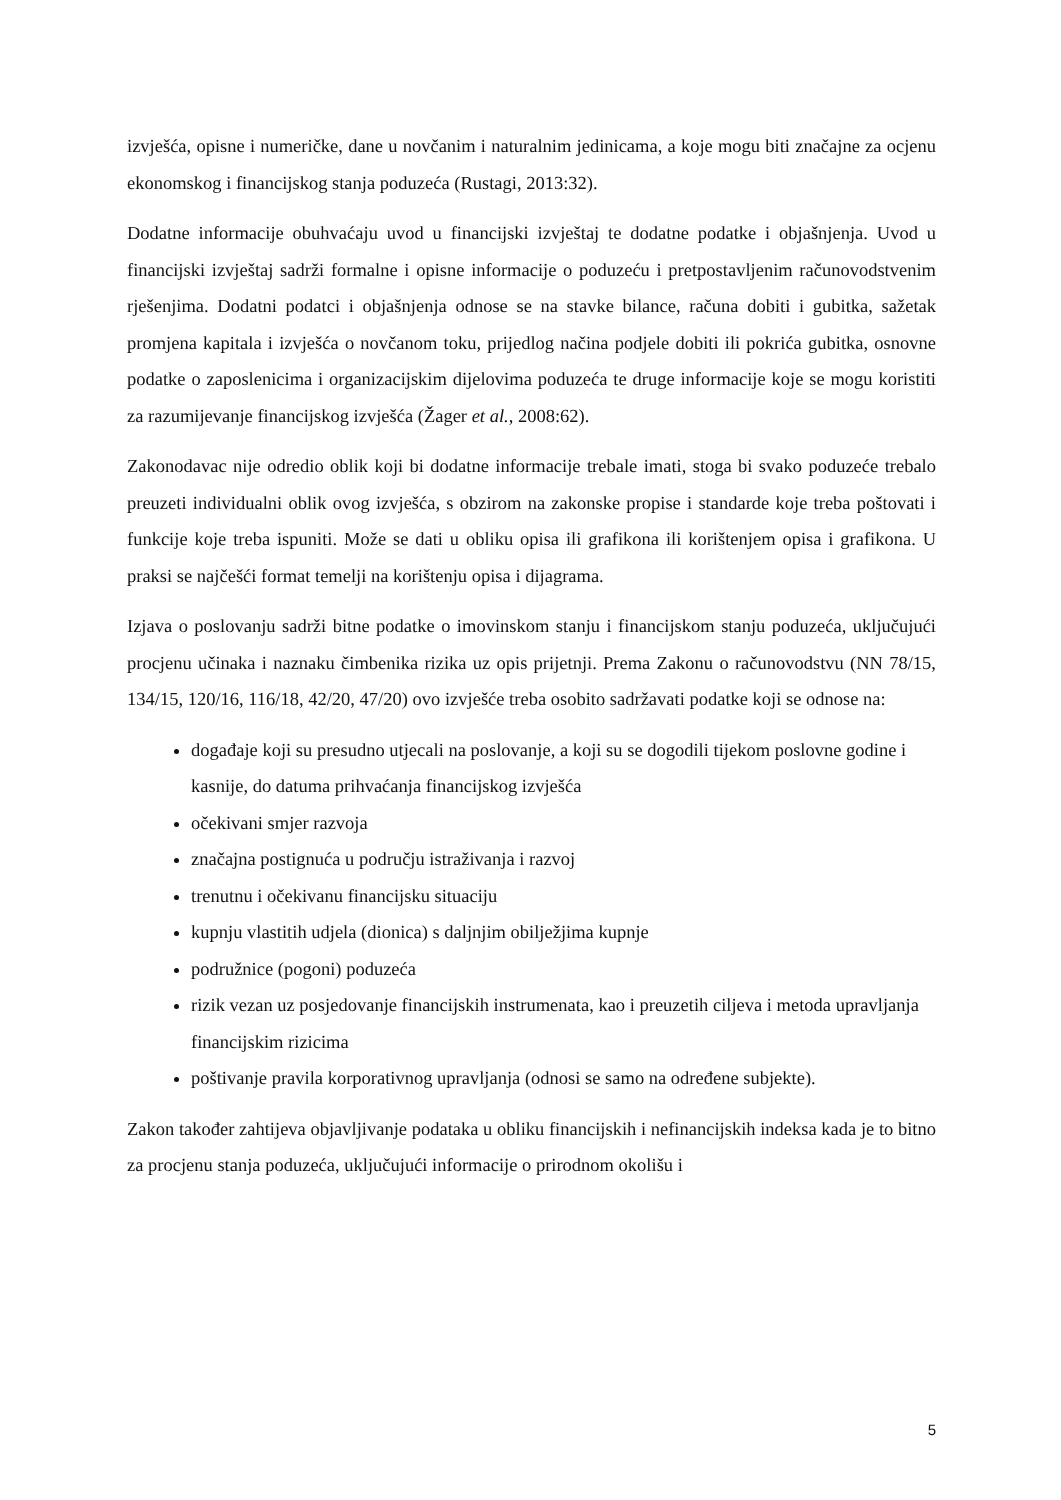izvješća, opisne i numeričke, dane u novčanim i naturalnim jedinicama, a koje mogu biti značajne za ocjenu ekonomskog i financijskog stanja poduzeća (Rustagi, 2013:32).
Dodatne informacije obuhvaćaju uvod u financijski izvještaj te dodatne podatke i objašnjenja. Uvod u financijski izvještaj sadrži formalne i opisne informacije o poduzeću i pretpostavljenim računovodstvenim rješenjima. Dodatni podatci i objašnjenja odnose se na stavke bilance, računa dobiti i gubitka, sažetak promjena kapitala i izvješća o novčanom toku, prijedlog načina podjele dobiti ili pokrića gubitka, osnovne podatke o zaposlenicima i organizacijskim dijelovima poduzeća te druge informacije koje se mogu koristiti za razumijevanje financijskog izvješća (Žager et al., 2008:62).
Zakonodavac nije odredio oblik koji bi dodatne informacije trebale imati, stoga bi svako poduzeće trebalo preuzeti individualni oblik ovog izvješća, s obzirom na zakonske propise i standarde koje treba poštovati i funkcije koje treba ispuniti. Može se dati u obliku opisa ili grafikona ili korištenjem opisa i grafikona. U praksi se najčešći format temelji na korištenju opisa i dijagrama.
Izjava o poslovanju sadrži bitne podatke o imovinskom stanju i financijskom stanju poduzeća, uključujući procjenu učinaka i naznaku čimbenika rizika uz opis prijetnji. Prema Zakonu o računovodstvu (NN 78/15, 134/15, 120/16, 116/18, 42/20, 47/20) ovo izvješće treba osobito sadržavati podatke koji se odnose na:
događaje koji su presudno utjecali na poslovanje, a koji su se dogodili tijekom poslovne godine i kasnije, do datuma prihvaćanja financijskog izvješća
očekivani smjer razvoja
značajna postignuća u području istraživanja i razvoj
trenutnu i očekivanu financijsku situaciju
kupnju vlastitih udjela (dionica) s daljnjim obilježjima kupnje
podružnice (pogoni) poduzeća
rizik vezan uz posjedovanje financijskih instrumenata, kao i preuzetih ciljeva i metoda upravljanja financijskim rizicima
poštivanje pravila korporativnog upravljanja (odnosi se samo na određene subjekte).
Zakon također zahtijeva objavljivanje podataka u obliku financijskih i nefinancijskih indeksa kada je to bitno za procjenu stanja poduzeća, uključujući informacije o prirodnom okolišu i
5